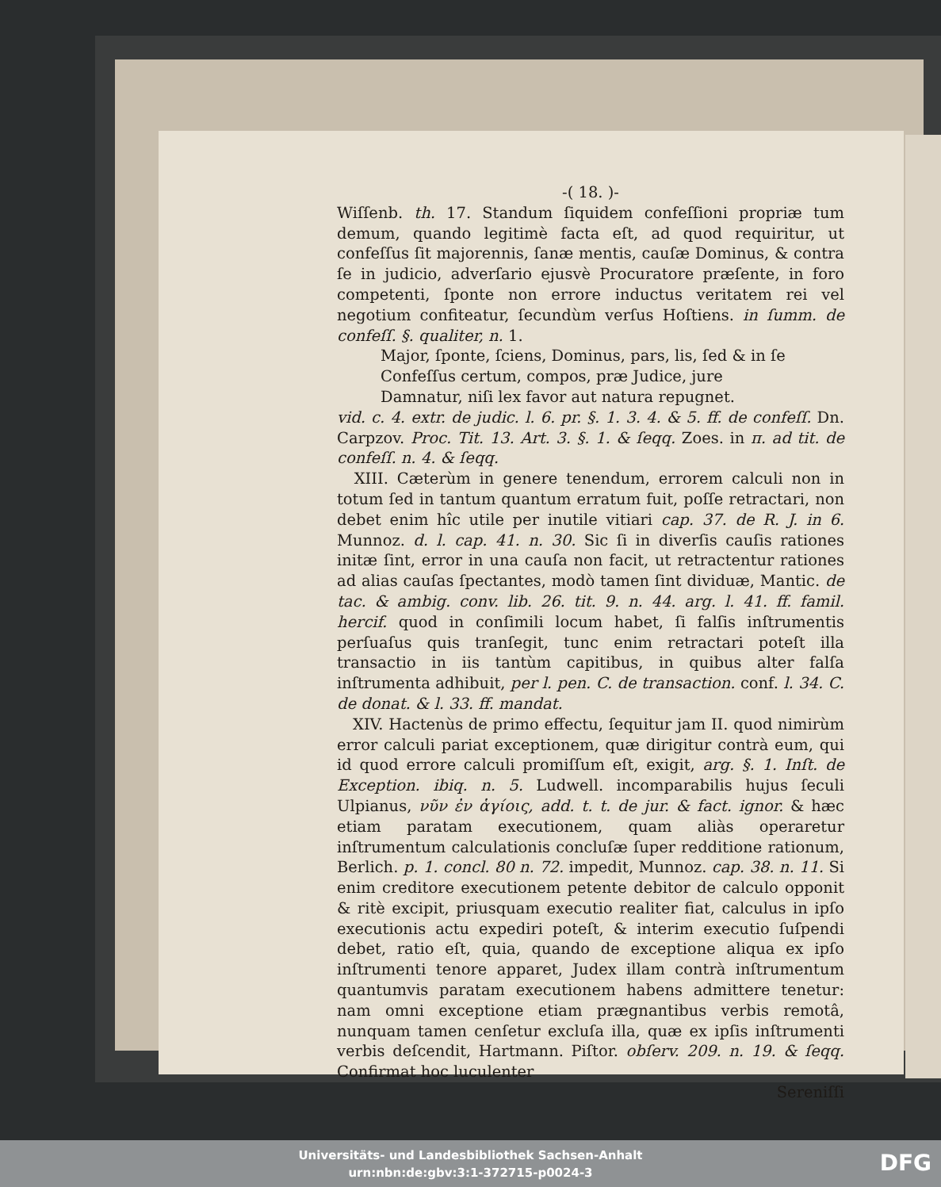-( 18. )-
Wiſſenb. th. 17. Standum ſiquidem confeſſioni propriæ tum demum, quando legitimè facta eſt, ad quod requiritur, ut confeſſus ſit majorennis, ſanæ mentis, cauſæ Dominus, & contra ſe in judicio, adverſario ejusvè Procuratore præſente, in foro competenti, ſponte non errore inductus veritatem rei vel negotium confiteatur, ſecundùm verſus Hoſtiens. in ſumm. de confeſſ. §. qualiter, n. 1.
Major, ſponte, ſciens, Dominus, pars, lis, ſed & in ſe
Confeſſus certum, compos, præ Judice, jure
Damnatur, niſi lex favor aut natura repugnet.
vid. c. 4. extr. de judic. l. 6. pr. §. 1. 3. 4. & 5. ff. de confeſſ. Dn. Carpzov. Proc. Tit. 13. Art. 3. §. 1. & ſeqq. Zoes. in π. ad tit. de confeſſ. n. 4. & ſeqq.
XIII. Cæterùm in genere tenendum, errorem calculi non in totum ſed in tantum quantum erratum fuit, poſſe retractari, non debet enim hîc utile per inutile vitiari cap. 37. de R. J. in 6. Munnoz. d. l. cap. 41. n. 30. Sic ſi in diverſis cauſis rationes initæ ſint, error in una cauſa non facit, ut retractentur rationes ad alias cauſas ſpectantes, modò tamen ſint dividuæ, Mantic. de tac. & ambig. conv. lib. 26. tit. 9. n. 44. arg. l. 41. ff. famil. hercif. quod in conſimili locum habet, ſi falſis inſtrumentis perſuaſus quis tranſegit, tunc enim retractari poteſt illa transactio in iis tantùm capitibus, in quibus alter falſa inſtrumenta adhibuit, per l. pen. C. de transaction. conf. l. 34. C. de donat. & l. 33. ff. mandat.
XIV. Hactenùs de primo effectu, ſequitur jam II. quod nimirùm error calculi pariat exceptionem, quæ dirigitur contrà eum, qui id quod errore calculi promiſſum eſt, exigit, arg. §. 1. Inſt. de Exception. ibiq. n. 5. Ludwell. incomparabilis hujus ſeculi Ulpianus, νῦν ἐν ἁγίοις, add. t. t. de jur. & fact. ignor. & hæc etiam paratam executionem, quam aliàs operaretur inſtrumentum calculationis concluſæ ſuper redditione rationum, Berlich. p. 1. concl. 80 n. 72. impedit, Munnoz. cap. 38. n. 11. Si enim creditore executionem petente debitor de calculo opponit & ritè excipit, priusquam executio realiter fiat, calculus in ipſo executionis actu expediri poteſt, & interim executio ſuſpendi debet, ratio eſt, quia, quando de exceptione aliqua ex ipſo inſtrumenti tenore apparet, Judex illam contrà inſtrumentum quantumvis paratam executionem habens admittere tenetur: nam omni exceptione etiam prægnantibus verbis remotâ, nunquam tamen cenſetur excluſa illa, quæ ex ipſis inſtrumenti verbis deſcendit, Hartmann. Piſtor. obſerv. 209. n. 19. & ſeqq. Confirmat hoc luculenter
Sereniſſi
Universitäts- und Landesbibliothek Sachsen-Anhalt
urn:nbn:de:gbv:3:1-372715-p0024-3
DFG